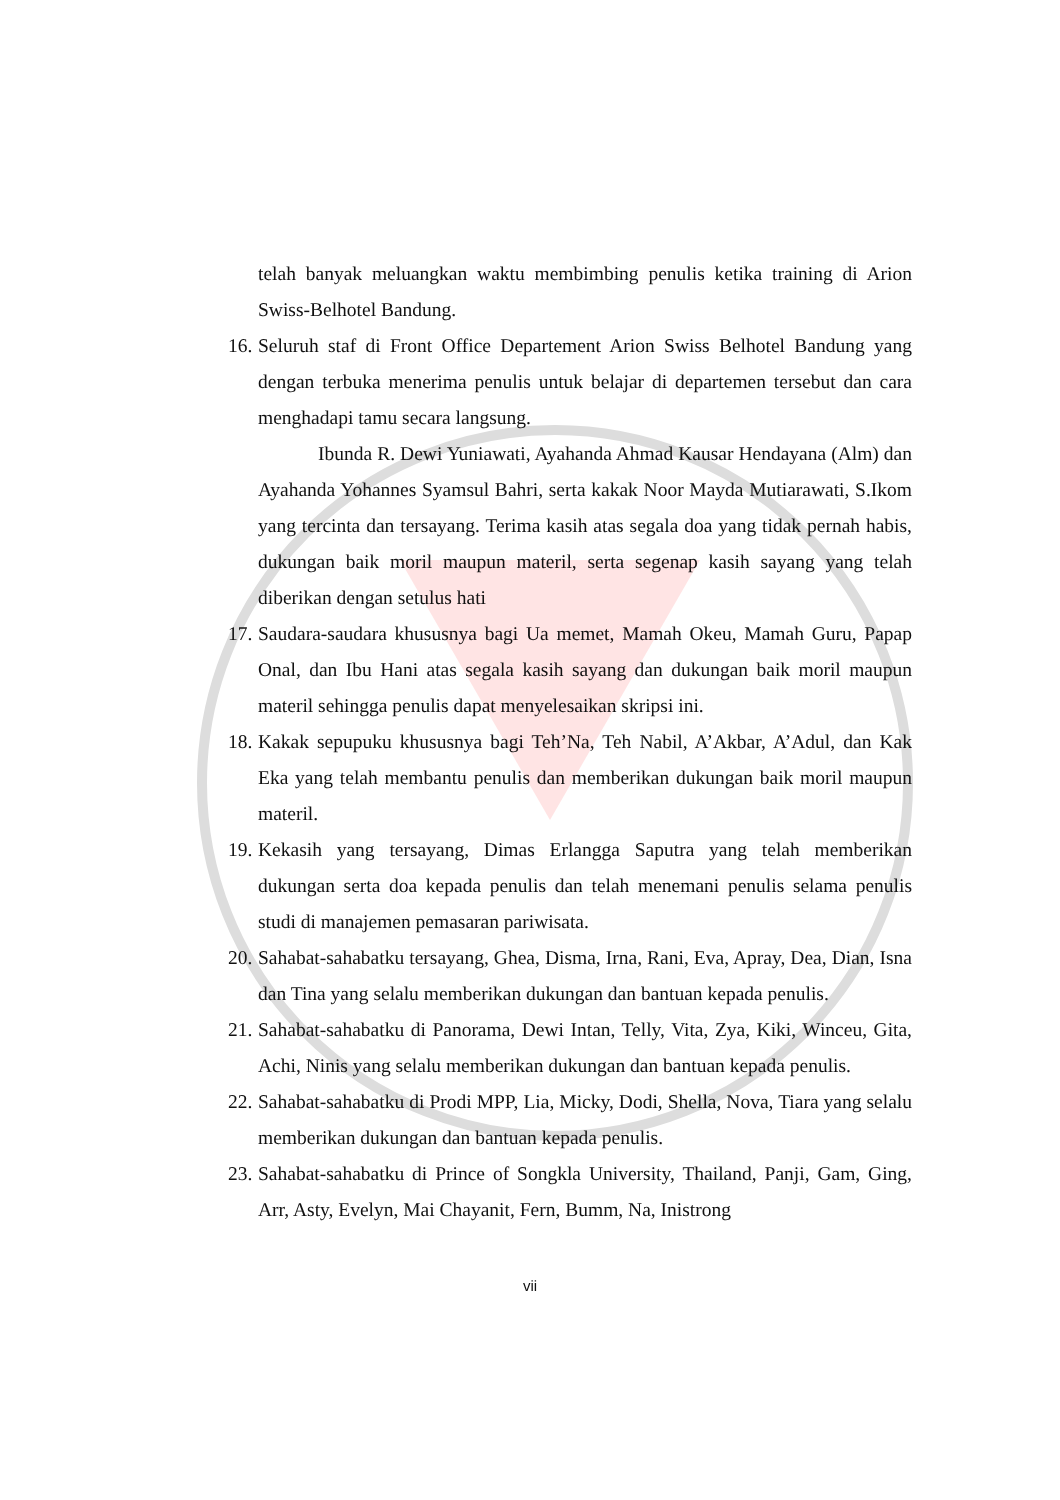telah banyak meluangkan waktu membimbing penulis ketika training di Arion Swiss-Belhotel Bandung.
16.
Seluruh staf di Front Office Departement Arion Swiss Belhotel Bandung yang dengan terbuka menerima penulis untuk belajar di departemen tersebut dan cara menghadapi tamu secara langsung.
Ibunda R. Dewi Yuniawati, Ayahanda Ahmad Kausar Hendayana (Alm) dan Ayahanda Yohannes Syamsul Bahri, serta kakak Noor Mayda Mutiarawati, S.Ikom yang tercinta dan tersayang. Terima kasih atas segala doa yang tidak pernah habis, dukungan baik moril maupun materil, serta segenap kasih sayang yang telah diberikan dengan setulus hati
17.
Saudara-saudara khususnya bagi Ua memet, Mamah Okeu, Mamah Guru, Papap Onal, dan Ibu Hani atas segala kasih sayang dan dukungan baik moril maupun materil sehingga penulis dapat menyelesaikan skripsi ini.
18.
Kakak sepupuku khususnya bagi Teh’Na, Teh Nabil, A’Akbar, A’Adul, dan Kak Eka yang telah membantu penulis dan memberikan dukungan baik moril maupun materil.
19.
Kekasih yang tersayang, Dimas Erlangga Saputra yang telah memberikan dukungan serta doa kepada penulis dan telah menemani penulis selama penulis studi di manajemen pemasaran pariwisata.
20.
Sahabat-sahabatku tersayang, Ghea, Disma, Irna, Rani, Eva, Apray, Dea, Dian, Isna dan Tina yang selalu memberikan dukungan dan bantuan kepada penulis.
21.
Sahabat-sahabatku di Panorama, Dewi Intan, Telly, Vita, Zya, Kiki, Winceu, Gita, Achi, Ninis yang selalu memberikan dukungan dan bantuan kepada penulis.
22.
Sahabat-sahabatku di Prodi MPP, Lia, Micky, Dodi, Shella, Nova, Tiara yang selalu memberikan dukungan dan bantuan kepada penulis.
23.
Sahabat-sahabatku di Prince of Songkla University, Thailand, Panji, Gam, Ging, Arr, Asty, Evelyn, Mai Chayanit, Fern, Bumm, Na, Inistrong
vii